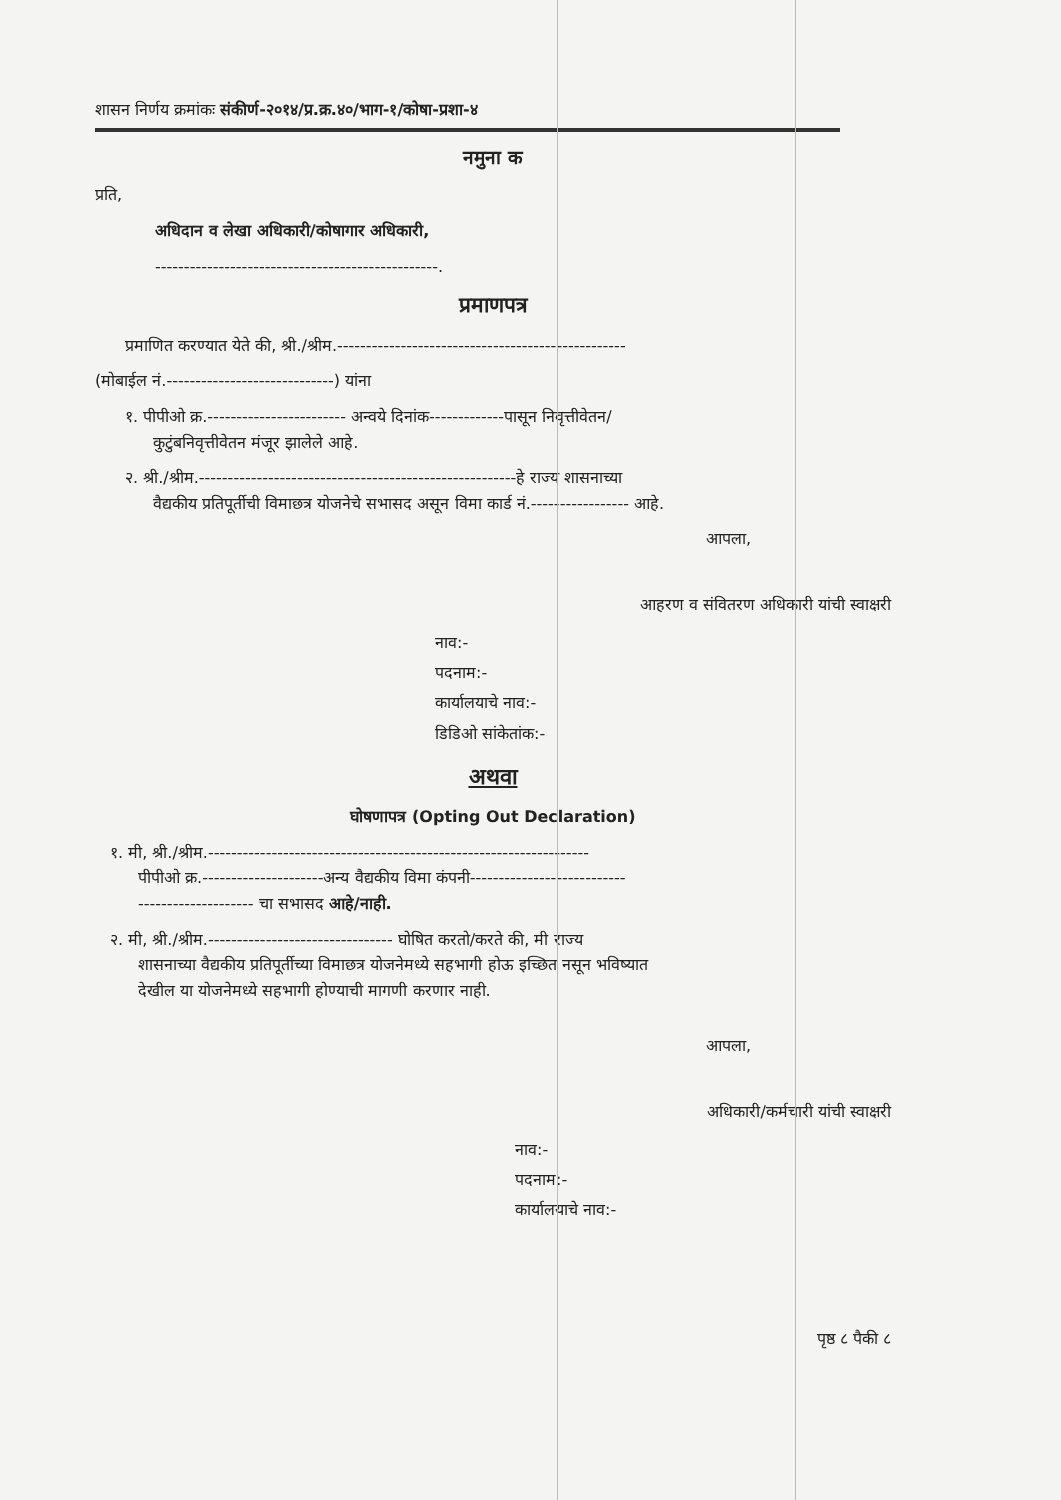शासन निर्णय क्रमांकः संकीर्ण-२०१४/प्र.क्र.४०/भाग-१/कोषा-प्रशा-४
नमुना क
प्रति,
अधिदान व लेखा अधिकारी/कोषागार अधिकारी,
-------------------------------------------------.
प्रमाणपत्र
प्रमाणित करण्यात येते की, श्री./श्रीम.--------------------------------------------------
(मोबाईल नं.-----------------------------) यांना
१. पीपीओ क्र.------------------------ अन्वये दिनांक-------------पासून निवृत्तीवेतन/
कुटुंबनिवृत्तीवेतन मंजूर झालेले आहे.
२. श्री./श्रीम.-------------------------------------------------------हे राज्य शासनाच्या
वैद्यकीय प्रतिपूर्तीची विमाछत्र योजनेचे सभासद असून विमा कार्ड नं.----------------- आहे.
आपला,
आहरण व संवितरण अधिकारी यांची स्वाक्षरी
नाव:-
पदनाम:-
कार्यालयाचे नाव:-
डिडिओ सांकेतांक:-
अथवा
घोषणापत्र (Opting Out Declaration)
१. मी, श्री./श्रीम.------------------------------------------------------------------
पीपीओ क्र.---------------------अन्य वैद्यकीय विमा कंपनी---------------------------
-------------------- चा सभासद आहे/नाही.
२. मी, श्री./श्रीम.-------------------------------- घोषित करतो/करते की, मी राज्य
शासनाच्या वैद्यकीय प्रतिपूर्तीच्या विमाछत्र योजनेमध्ये सहभागी होऊ इच्छित नसून भविष्यात
देखील या योजनेमध्ये सहभागी होण्याची मागणी करणार नाही.
आपला,
अधिकारी/कर्मचारी यांची स्वाक्षरी
नाव:-
पदनाम:-
कार्यालयाचे नाव:-
पृष्ठ ८ पैकी ८